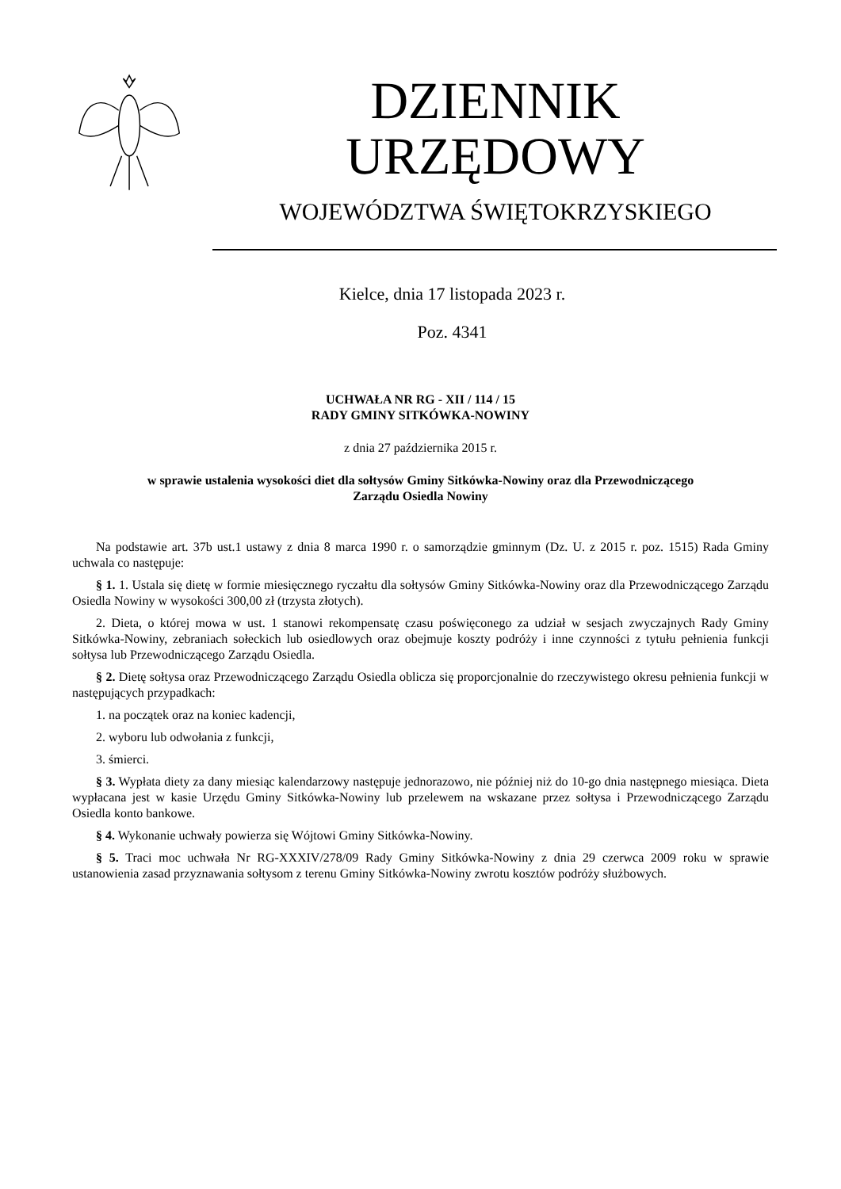DZIENNIK URZĘDOWY
WOJEWÓDZTWA ŚWIĘTOKRZYSKIEGO
Kielce, dnia 17 listopada 2023 r.
Poz. 4341
UCHWAŁA NR RG - XII / 114 / 15
RADY GMINY SITKÓWKA-NOWINY
z dnia 27 października 2015 r.
w sprawie ustalenia wysokości diet dla sołtysów Gminy Sitkówka-Nowiny oraz dla Przewodniczącego
Zarządu Osiedla Nowiny
Na podstawie art. 37b ust.1 ustawy z dnia 8 marca 1990 r. o samorządzie gminnym (Dz. U. z 2015 r. poz. 1515) Rada Gminy uchwala co następuje:
§ 1. 1. Ustala się dietę w formie miesięcznego ryczałtu dla sołtysów Gminy Sitkówka-Nowiny oraz dla Przewodniczącego Zarządu Osiedla Nowiny w wysokości 300,00 zł (trzysta złotych).
2. Dieta, o której mowa w ust. 1 stanowi rekompensatę czasu poświęconego za udział w sesjach zwyczajnych Rady Gminy Sitkówka-Nowiny, zebraniach sołeckich lub osiedlowych oraz obejmuje koszty podróży i inne czynności z tytułu pełnienia funkcji sołtysa lub Przewodniczącego Zarządu Osiedla.
§ 2. Dietę sołtysa oraz Przewodniczącego Zarządu Osiedla oblicza się proporcjonalnie do rzeczywistego okresu pełnienia funkcji w następujących przypadkach:
1. na początek oraz na koniec kadencji,
2. wyboru lub odwołania z funkcji,
3. śmierci.
§ 3. Wypłata diety za dany miesiąc kalendarzowy następuje jednorazowo, nie później niż do 10-go dnia następnego miesiąca. Dieta wypłacana jest w kasie Urzędu Gminy Sitkówka-Nowiny lub przelewem na wskazane przez sołtysa i Przewodniczącego Zarządu Osiedla konto bankowe.
§ 4. Wykonanie uchwały powierza się Wójtowi Gminy Sitkówka-Nowiny.
§ 5. Traci moc uchwała Nr RG-XXXIV/278/09 Rady Gminy Sitkówka-Nowiny z dnia 29 czerwca 2009 roku w sprawie ustanowienia zasad przyznawania sołtysom z terenu Gminy Sitkówka-Nowiny zwrotu kosztów podróży służbowych.